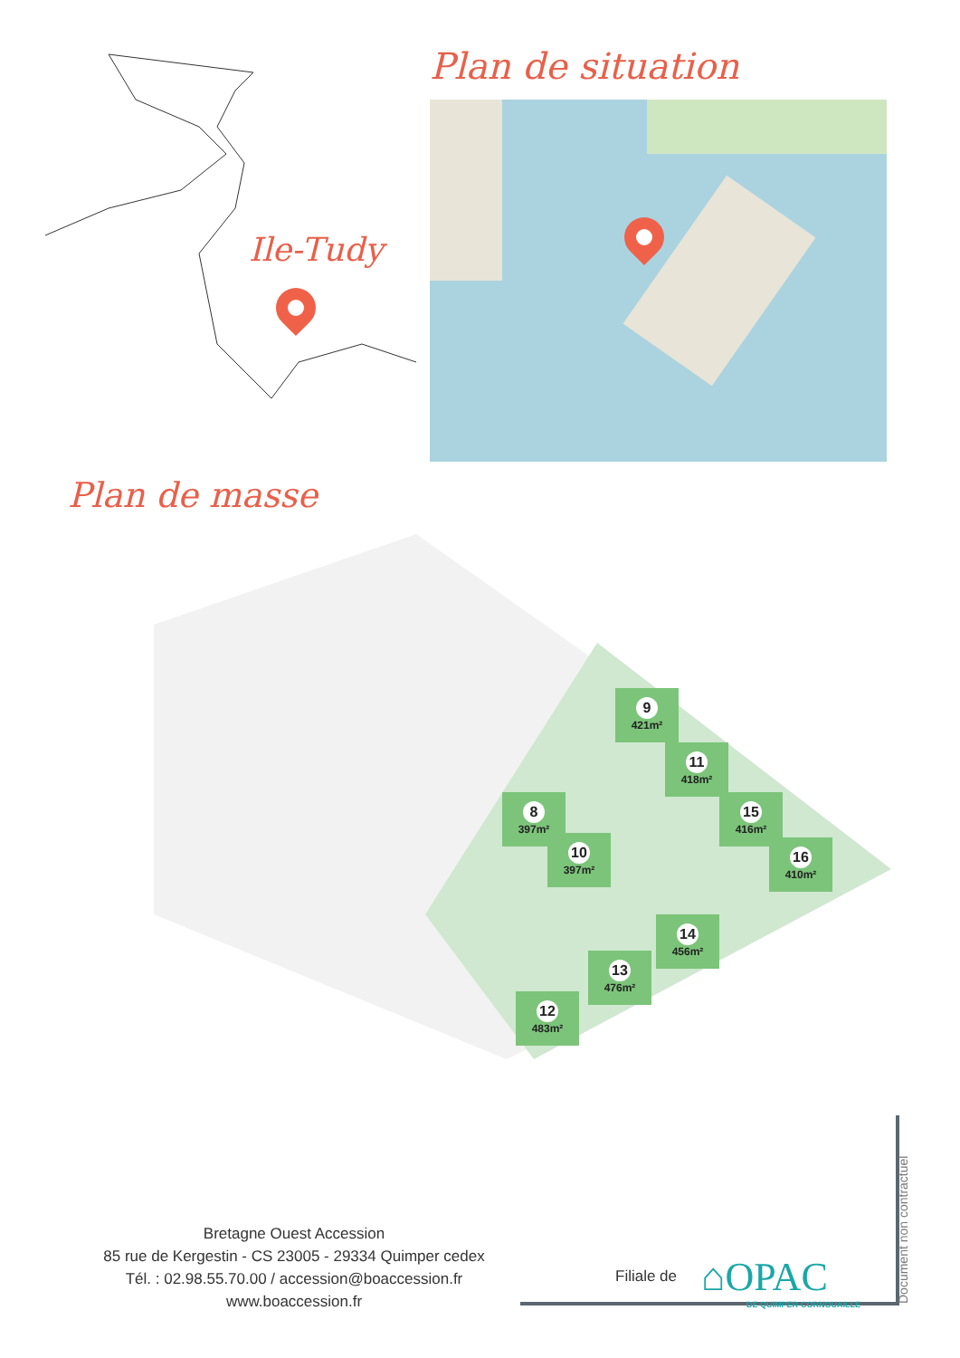Ile-Tudy
Plan de masse
Plan de situation
9
421m²
11
418m²
15
416m²
16
410m²
8
397m²
10
397m²
14
456m²
13
476m²
12
483m²
Bretagne Ouest Accession
85 rue de Kergestin - CS 23005 - 29334 Quimper cedex
Tél. : 02.98.55.70.00 / accession@boaccession.fr
www.boaccession.fr
Filiale de ⌂OPAC
DE QUIMPER-CORNOUAILLE
Document non contractuel